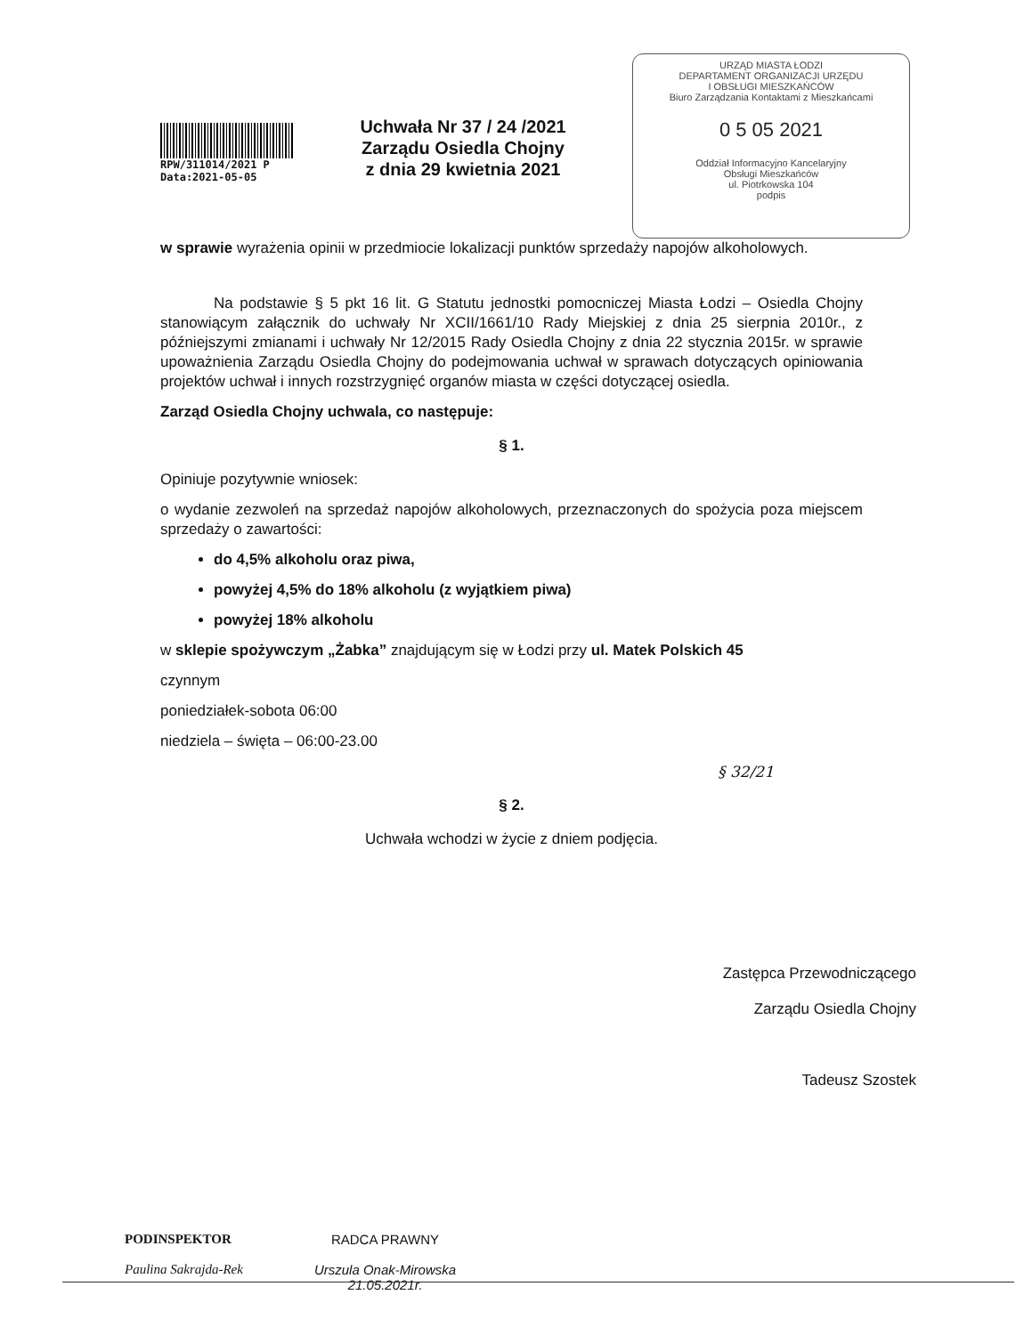RPW/311014/2021 P
Data:2021-05-05
Uchwała Nr 37 / 24 /2021
Zarządu Osiedla Chojny
z dnia 29 kwietnia 2021
URZĄD MIASTA ŁODZI
DEPARTAMENT ORGANIZACJI URZĘDU
I OBSŁUGI MIESZKAŃCÓW
Biuro Zarządzania Kontaktami z Mieszkańcami
0 5 05 2021
Oddział Informacyjno Kancelaryjny
Obsługi Mieszkańców
ul. Piotrkowska 104
podpis
w sprawie wyrażenia opinii w przedmiocie lokalizacji punktów sprzedaży napojów alkoholowych.
Na podstawie § 5 pkt 16 lit. G Statutu jednostki pomocniczej Miasta Łodzi – Osiedla Chojny stanowiącym załącznik do uchwały Nr XCII/1661/10 Rady Miejskiej z dnia 25 sierpnia 2010r., z późniejszymi zmianami i uchwały Nr 12/2015 Rady Osiedla Chojny z dnia 22 stycznia 2015r. w sprawie upoważnienia Zarządu Osiedla Chojny do podejmowania uchwał w sprawach dotyczących opiniowania projektów uchwał i innych rozstrzygnięć organów miasta w części dotyczącej osiedla.
Zarząd Osiedla Chojny uchwala, co następuje:
§ 1.
Opiniuje pozytywnie wniosek:
o wydanie zezwoleń na sprzedaż napojów alkoholowych, przeznaczonych do spożycia poza miejscem sprzedaży o zawartości:
do 4,5% alkoholu oraz piwa,
powyżej 4,5% do 18% alkoholu (z wyjątkiem piwa)
powyżej 18% alkoholu
w sklepie spożywczym „Żabka” znajdującym się w Łodzi przy ul. Matek Polskich 45
czynnym
poniedziałek-sobota 06:00
niedziela – święta – 06:00-23.00
§ 32/21
§ 2.
Uchwała wchodzi w życie z dniem podjęcia.
Zastępca Przewodniczącego
Zarządu Osiedla Chojny
Tadeusz Szostek
PODINSPEKTOR
Paulina Sakrajda-Rek
RADCA PRAWNY
Urszula Onak-Mirowska
21.05.2021r.